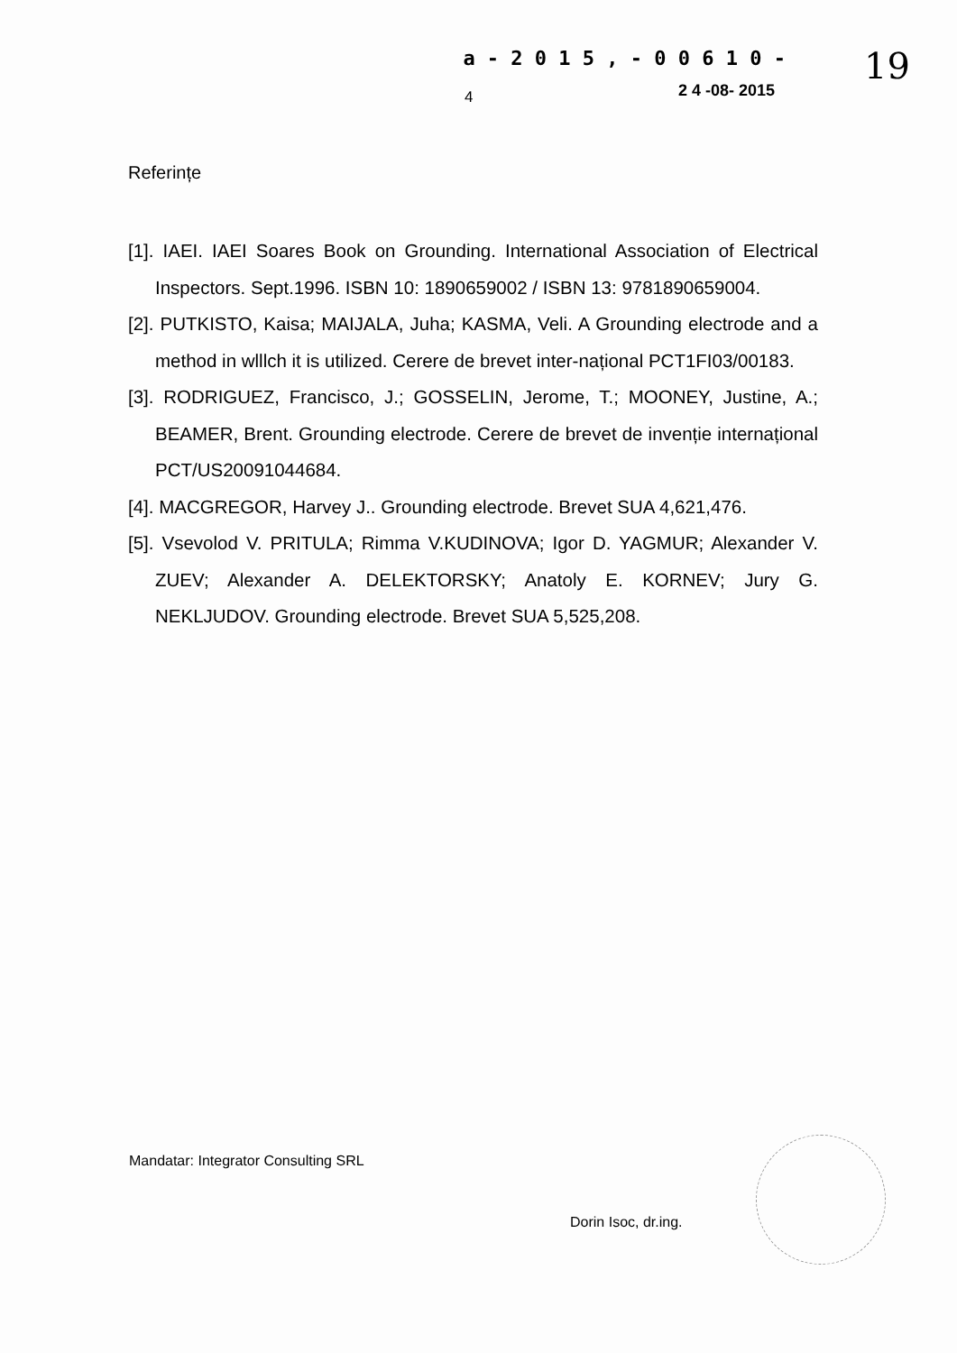a - 2 0 1 5 , - 0 0 6 1 0 -
19
4 2 4 -08- 2015
Referințe
[1]. IAEI. IAEI Soares Book on Grounding. International Association of Electrical Inspectors. Sept.1996. ISBN 10: 1890659002 / ISBN 13: 9781890659004.
[2]. PUTKISTO, Kaisa; MAIJALA, Juha; KASMA, Veli. A Grounding electrode and a method in wlllch it is utilized. Cerere de brevet inter-național PCT1FI03/00183.
[3]. RODRIGUEZ, Francisco, J.; GOSSELIN, Jerome, T.; MOONEY, Justine, A.; BEAMER, Brent. Grounding electrode. Cerere de brevet de invenție internațional PCT/US20091044684.
[4]. MACGREGOR, Harvey J.. Grounding electrode. Brevet SUA 4,621,476.
[5]. Vsevolod V. PRITULA; Rimma V.KUDINOVA; Igor D. YAGMUR; Alexander V. ZUEV; Alexander A. DELEKTORSKY; Anatoly E. KORNEV; Jury G. NEKLJUDOV. Grounding electrode. Brevet SUA 5,525,208.
Mandatar: Integrator Consulting SRL
Dorin Isoc, dr.ing.